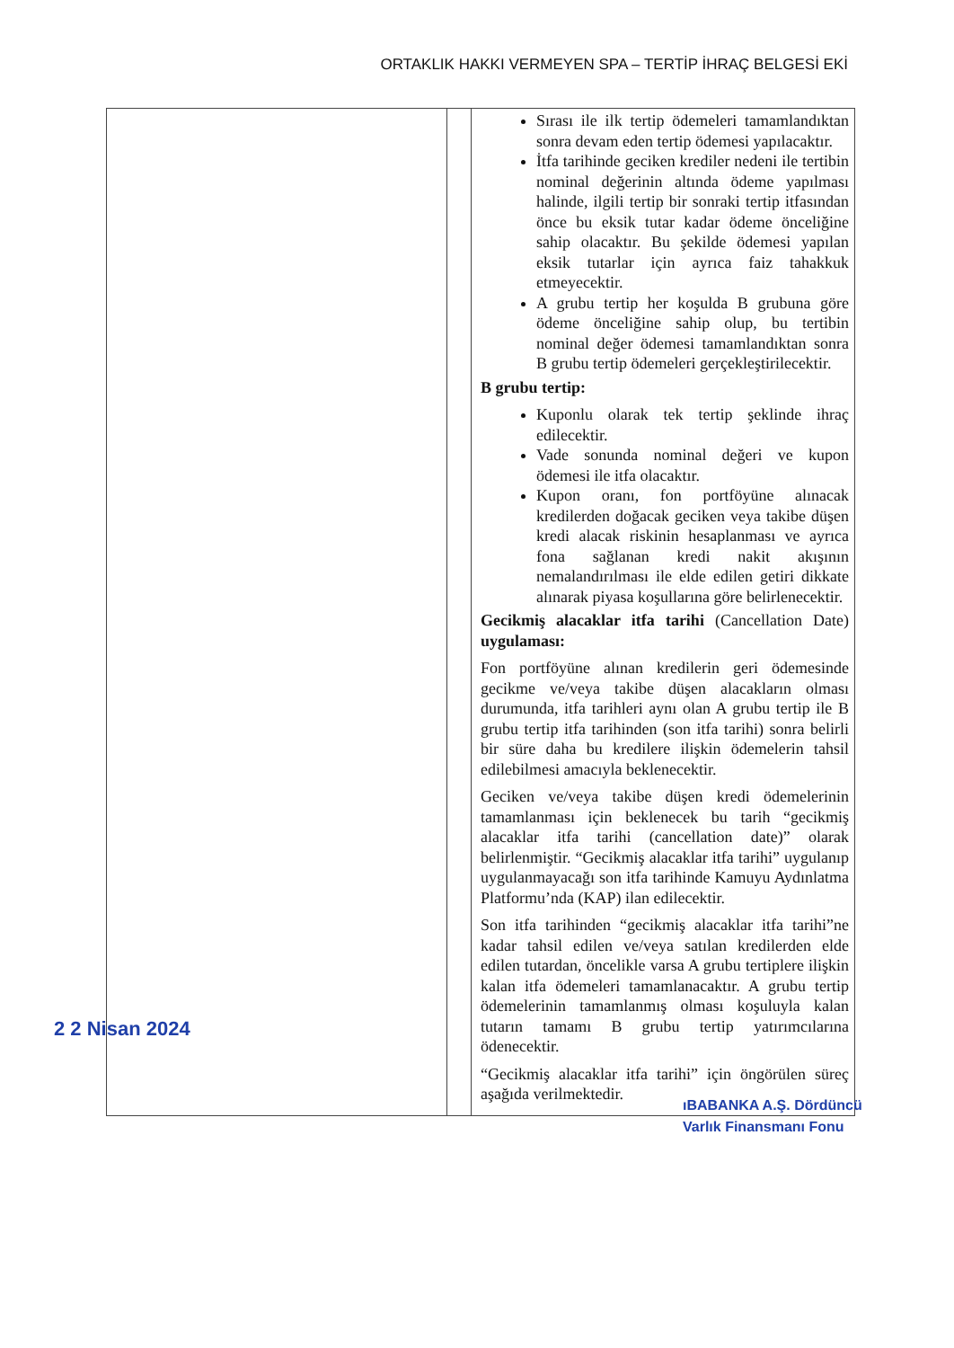ORTAKLIK HAKKI VERMEYEN SPA – TERTİP İHRAÇ BELGESİ EKİ
| | | Sırası ile ilk tertip ödemeleri tamamlandıktan sonra devam eden tertip ödemesi yapılacaktır. İtfa tarihinde geciken krediler nedeni ile tertibin nominal değerinin altında ödeme yapılması halinde, ilgili tertip bir sonraki tertip itfasından önce bu eksik tutar kadar ödeme önceliğine sahip olacaktır. Bu şekilde ödemesi yapılan eksik tutarlar için ayrıca faiz tahakkuk etmeyecektir. A grubu tertip her koşulda B grubuna göre ödeme önceliğine sahip olup, bu tertibin nominal değer ödemesi tamamlandıktan sonra B grubu tertip ödemeleri gerçekleştirilecektir. B grubu tertip: Kuponlu olarak tek tertip şeklinde ihraç edilecektir. Vade sonunda nominal değeri ve kupon ödemesi ile itfa olacaktır. Kupon oranı, fon portföyüne alınacak kredilerden doğacak geciken veya takibe düşen kredi alacak riskinin hesaplanması ve ayrıca fona sağlanan kredi nakit akışının nemalandırılması ile elde edilen getiri dikkate alınarak piyasa koşullarına göre belirlenecektir. Gecikmiş alacaklar itfa tarihi (Cancellation Date) uygulaması: Fon portföyüne alınan kredilerin geri ödemesinde gecikme ve/veya takibe düşen alacakların olması durumunda, itfa tarihleri aynı olan A grubu tertip ile B grubu tertip itfa tarihinden (son itfa tarihi) sonra belirli bir süre daha bu kredilere ilişkin ödemelerin tahsil edilebilmesi amacıyla beklenecektir. Geciken ve/veya takibe düşen kredi ödemelerinin tamamlanması için beklenecek bu tarih “gecikmiş alacaklar itfa tarihi (cancellation date)” olarak belirlenmiştir. “Gecikmiş alacaklar itfa tarihi” uygulanıp uygulanmayacağı son itfa tarihinde Kamuyu Aydınlatma Platformu’nda (KAP) ilan edilecektir. Son itfa tarihinden “gecikmiş alacaklar itfa tarihi”ne kadar tahsil edilen ve/veya satılan kredilerden elde edilen tutardan, öncelikle varsa A grubu tertiplere ilişkin kalan itfa ödemeleri tamamlanacaktır. A grubu tertip ödemelerinin tamamlanmış olması koşuluyla kalan tutarın tamamı B grubu tertip yatırımcılarına ödenecektir. “Gecikmiş alacaklar itfa tarihi” için öngörülen süreç aşağıda verilmektedir. |
2 2 Nisan 2024
ıBABANKA A.Ş. Dördüncü
Varlık Finansmanı Fonu